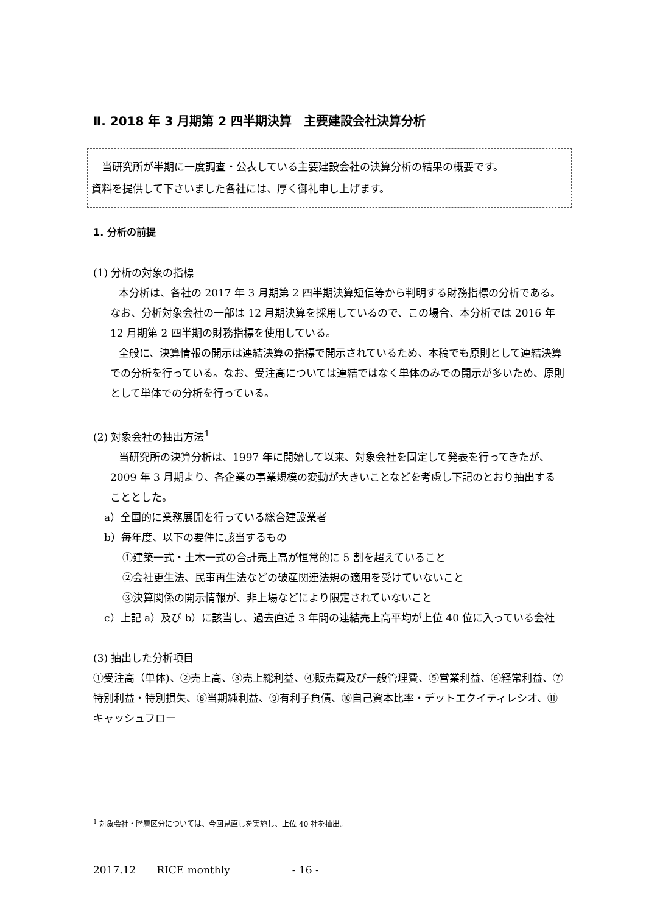Ⅱ. 2018 年 3 月期第 2 四半期決算　主要建設会社決算分析
　当研究所が半期に一度調査・公表している主要建設会社の決算分析の結果の概要です。
資料を提供して下さいました各社には、厚く御礼申し上げます。
1. 分析の前提
(1) 分析の対象の指標
本分析は、各社の 2017 年 3 月期第 2 四半期決算短信等から判明する財務指標の分析である。なお、分析対象会社の一部は 12 月期決算を採用しているので、この場合、本分析では 2016 年 12 月期第 2 四半期の財務指標を使用している。
全般に、決算情報の開示は連結決算の指標で開示されているため、本稿でも原則として連結決算での分析を行っている。なお、受注高については連結ではなく単体のみでの開示が多いため、原則として単体での分析を行っている。
(2) 対象会社の抽出方法<sup>1</sup>
当研究所の決算分析は、1997 年に開始して以来、対象会社を固定して発表を行ってきたが、2009 年 3 月期より、各企業の事業規模の変動が大きいことなどを考慮し下記のとおり抽出することとした。
a）全国的に業務展開を行っている総合建設業者
b）毎年度、以下の要件に該当するもの
①建築一式・土木一式の合計売上高が恒常的に 5 割を超えていること
②会社更生法、民事再生法などの破産関連法規の適用を受けていないこと
③決算関係の開示情報が、非上場などにより限定されていないこと
c）上記 a）及び b）に該当し、過去直近 3 年間の連結売上高平均が上位 40 位に入っている会社
(3) 抽出した分析項目
①受注高（単体)、②売上高、③売上総利益、④販売費及び一般管理費、⑤営業利益、⑥経常利益、⑦特別利益・特別損失、⑧当期純利益、⑨有利子負債、⑩自己資本比率・デットエクイティレシオ、⑪キャッシュフロー
<sup>1</sup> 対象会社・階層区分については、今回見直しを実施し、上位 40 社を抽出。
2017.12　　RICE monthly　　　　　　- 16 -